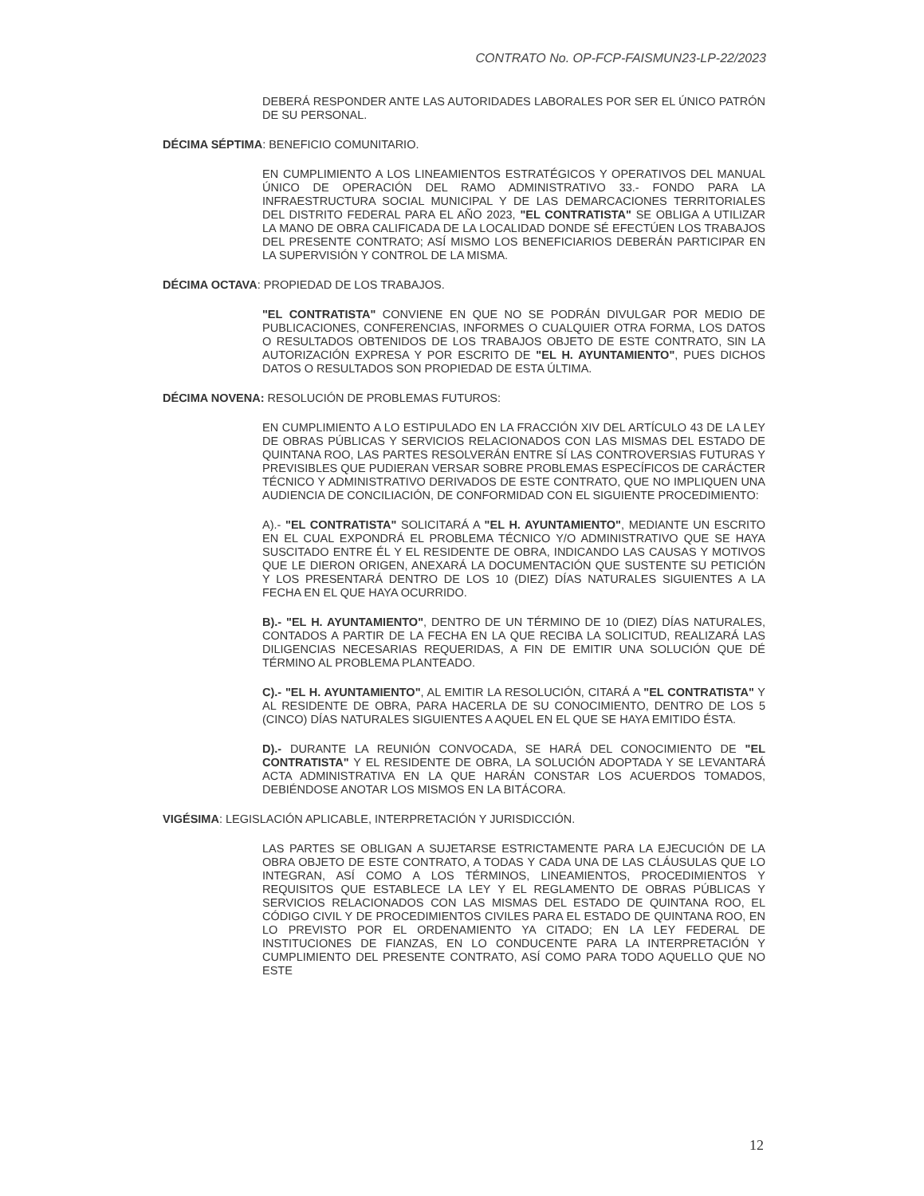CONTRATO No. OP-FCP-FAISMUN23-LP-22/2023
DEBERÁ RESPONDER ANTE LAS AUTORIDADES LABORALES POR SER EL ÚNICO PATRÓN DE SU PERSONAL.
DÉCIMA SÉPTIMA: BENEFICIO COMUNITARIO.
EN CUMPLIMIENTO A LOS LINEAMIENTOS ESTRATÉGICOS Y OPERATIVOS DEL MANUAL ÚNICO DE OPERACIÓN DEL RAMO ADMINISTRATIVO 33.- FONDO PARA LA INFRAESTRUCTURA SOCIAL MUNICIPAL Y DE LAS DEMARCACIONES TERRITORIALES DEL DISTRITO FEDERAL PARA EL AÑO 2023, "EL CONTRATISTA" SE OBLIGA A UTILIZAR LA MANO DE OBRA CALIFICADA DE LA LOCALIDAD DONDE SÉ EFECTÚEN LOS TRABAJOS DEL PRESENTE CONTRATO; ASÍ MISMO LOS BENEFICIARIOS DEBERÁN PARTICIPAR EN LA SUPERVISIÓN Y CONTROL DE LA MISMA.
DÉCIMA OCTAVA: PROPIEDAD DE LOS TRABAJOS.
"EL CONTRATISTA" CONVIENE EN QUE NO SE PODRÁN DIVULGAR POR MEDIO DE PUBLICACIONES, CONFERENCIAS, INFORMES O CUALQUIER OTRA FORMA, LOS DATOS O RESULTADOS OBTENIDOS DE LOS TRABAJOS OBJETO DE ESTE CONTRATO, SIN LA AUTORIZACIÓN EXPRESA Y POR ESCRITO DE "EL H. AYUNTAMIENTO", PUES DICHOS DATOS O RESULTADOS SON PROPIEDAD DE ESTA ÚLTIMA.
DÉCIMA NOVENA: RESOLUCIÓN DE PROBLEMAS FUTUROS:
EN CUMPLIMIENTO A LO ESTIPULADO EN LA FRACCIÓN XIV DEL ARTÍCULO 43 DE LA LEY DE OBRAS PÚBLICAS Y SERVICIOS RELACIONADOS CON LAS MISMAS DEL ESTADO DE QUINTANA ROO, LAS PARTES RESOLVERÁN ENTRE SÍ LAS CONTROVERSIAS FUTURAS Y PREVISIBLES QUE PUDIERAN VERSAR SOBRE PROBLEMAS ESPECÍFICOS DE CARÁCTER TÉCNICO Y ADMINISTRATIVO DERIVADOS DE ESTE CONTRATO, QUE NO IMPLIQUEN UNA AUDIENCIA DE CONCILIACIÓN, DE CONFORMIDAD CON EL SIGUIENTE PROCEDIMIENTO:
A).- "EL CONTRATISTA" SOLICITARÁ A "EL H. AYUNTAMIENTO", MEDIANTE UN ESCRITO EN EL CUAL EXPONDRÁ EL PROBLEMA TÉCNICO Y/O ADMINISTRATIVO QUE SE HAYA SUSCITADO ENTRE ÉL Y EL RESIDENTE DE OBRA, INDICANDO LAS CAUSAS Y MOTIVOS QUE LE DIERON ORIGEN, ANEXARÁ LA DOCUMENTACIÓN QUE SUSTENTE SU PETICIÓN Y LOS PRESENTARÁ DENTRO DE LOS 10 (DIEZ) DÍAS NATURALES SIGUIENTES A LA FECHA EN EL QUE HAYA OCURRIDO.
B).- "EL H. AYUNTAMIENTO", DENTRO DE UN TÉRMINO DE 10 (DIEZ) DÍAS NATURALES, CONTADOS A PARTIR DE LA FECHA EN LA QUE RECIBA LA SOLICITUD, REALIZARÁ LAS DILIGENCIAS NECESARIAS REQUERIDAS, A FIN DE EMITIR UNA SOLUCIÓN QUE DÉ TÉRMINO AL PROBLEMA PLANTEADO.
C).- "EL H. AYUNTAMIENTO", AL EMITIR LA RESOLUCIÓN, CITARÁ A "EL CONTRATISTA" Y AL RESIDENTE DE OBRA, PARA HACERLA DE SU CONOCIMIENTO, DENTRO DE LOS 5 (CINCO) DÍAS NATURALES SIGUIENTES A AQUEL EN EL QUE SE HAYA EMITIDO ÉSTA.
D).- DURANTE LA REUNIÓN CONVOCADA, SE HARÁ DEL CONOCIMIENTO DE "EL CONTRATISTA" Y EL RESIDENTE DE OBRA, LA SOLUCIÓN ADOPTADA Y SE LEVANTARÁ ACTA ADMINISTRATIVA EN LA QUE HARÁN CONSTAR LOS ACUERDOS TOMADOS, DEBIÉNDOSE ANOTAR LOS MISMOS EN LA BITÁCORA.
VIGÉSIMA: LEGISLACIÓN APLICABLE, INTERPRETACIÓN Y JURISDICCIÓN.
LAS PARTES SE OBLIGAN A SUJETARSE ESTRICTAMENTE PARA LA EJECUCIÓN DE LA OBRA OBJETO DE ESTE CONTRATO, A TODAS Y CADA UNA DE LAS CLÁUSULAS QUE LO INTEGRAN, ASÍ COMO A LOS TÉRMINOS, LINEAMIENTOS, PROCEDIMIENTOS Y REQUISITOS QUE ESTABLECE LA LEY Y EL REGLAMENTO DE OBRAS PÚBLICAS Y SERVICIOS RELACIONADOS CON LAS MISMAS DEL ESTADO DE QUINTANA ROO, EL CÓDIGO CIVIL Y DE PROCEDIMIENTOS CIVILES PARA EL ESTADO DE QUINTANA ROO, EN LO PREVISTO POR EL ORDENAMIENTO YA CITADO; EN LA LEY FEDERAL DE INSTITUCIONES DE FIANZAS, EN LO CONDUCENTE PARA LA INTERPRETACIÓN Y CUMPLIMIENTO DEL PRESENTE CONTRATO, ASÍ COMO PARA TODO AQUELLO QUE NO ESTE
12